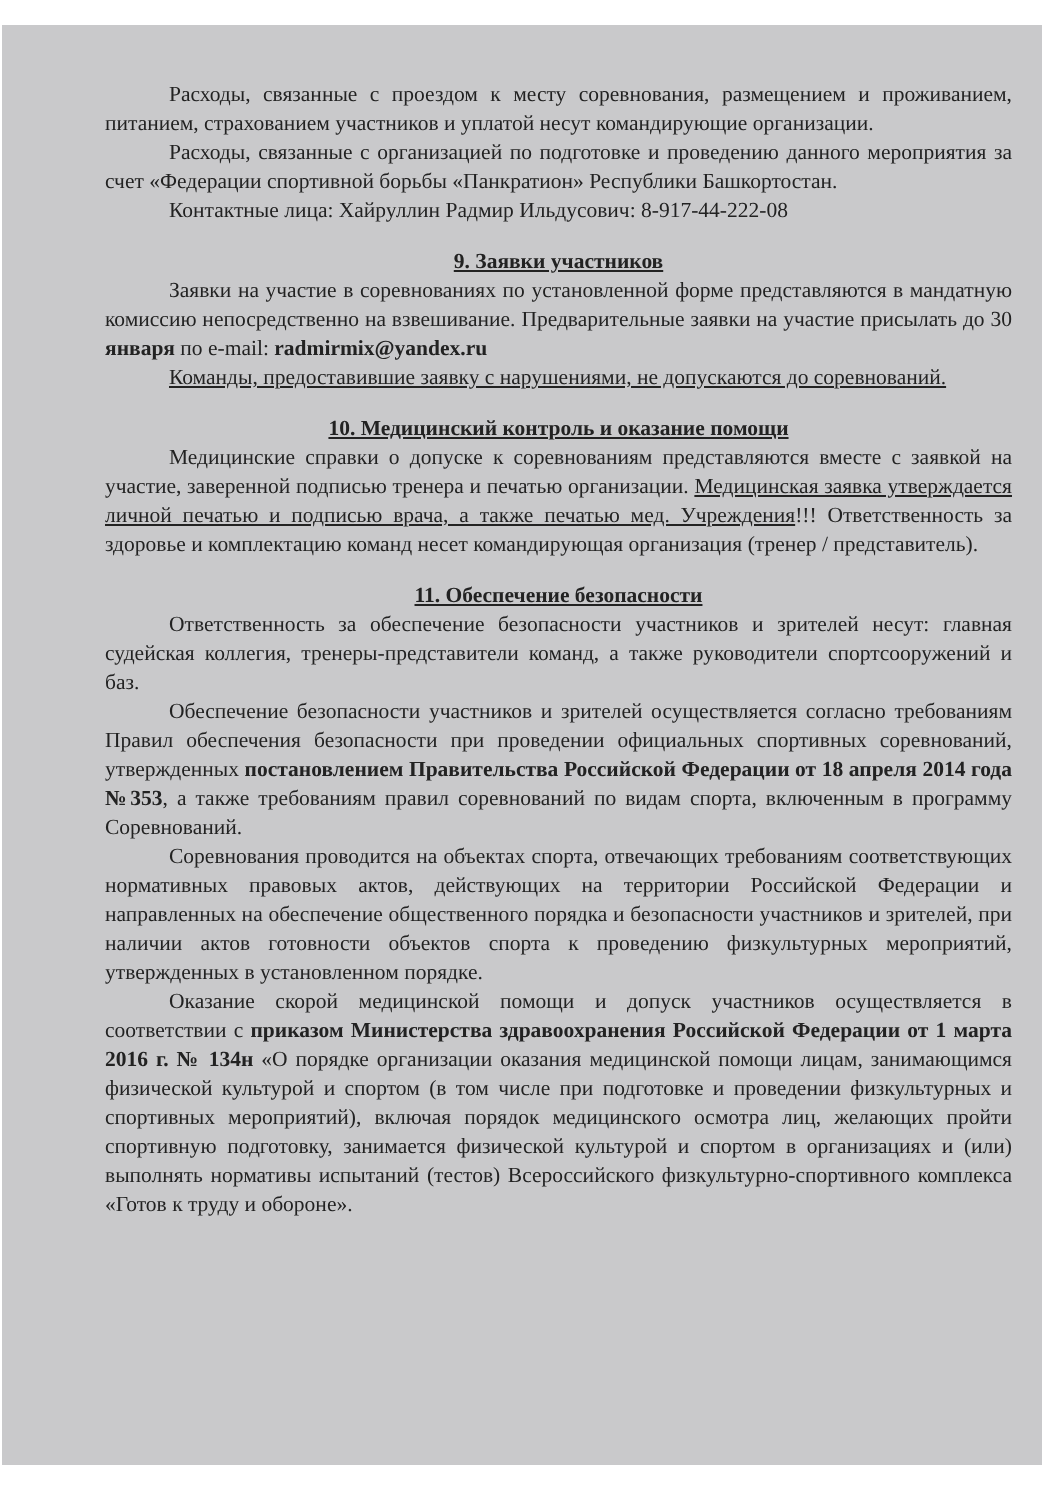Расходы, связанные с проездом к месту соревнования, размещением и проживанием, питанием, страхованием участников и уплатой несут командирующие организации.
Расходы, связанные с организацией по подготовке и проведению данного мероприятия за счет «Федерации спортивной борьбы «Панкратион» Республики Башкортостан.
Контактные лица: Хайруллин Радмир Ильдусович: 8-917-44-222-08
9. Заявки участников
Заявки на участие в соревнованиях по установленной форме представляются в мандатную комиссию непосредственно на взвешивание. Предварительные заявки на участие присылать до 30 января по e-mail: radmirmix@yandex.ru
Команды, предоставившие заявку с нарушениями, не допускаются до соревнований.
10. Медицинский контроль и оказание помощи
Медицинские справки о допуске к соревнованиям представляются вместе с заявкой на участие, заверенной подписью тренера и печатью организации. Медицинская заявка утверждается личной печатью и подписью врача, а также печатью мед. Учреждения!!! Ответственность за здоровье и комплектацию команд несет командирующая организация (тренер / представитель).
11. Обеспечение безопасности
Ответственность за обеспечение безопасности участников и зрителей несут: главная судейская коллегия, тренеры-представители команд, а также руководители спортсооружений и баз.
Обеспечение безопасности участников и зрителей осуществляется согласно требованиям Правил обеспечения безопасности при проведении официальных спортивных соревнований, утвержденных постановлением Правительства Российской Федерации от 18 апреля 2014 года №353, а также требованиям правил соревнований по видам спорта, включенным в программу Соревнований.
Соревнования проводится на объектах спорта, отвечающих требованиям соответствующих нормативных правовых актов, действующих на территории Российской Федерации и направленных на обеспечение общественного порядка и безопасности участников и зрителей, при наличии актов готовности объектов спорта к проведению физкультурных мероприятий, утвержденных в установленном порядке.
Оказание скорой медицинской помощи и допуск участников осуществляется в соответствии с приказом Министерства здравоохранения Российской Федерации от 1 марта 2016 г. № 134н «О порядке организации оказания медицинской помощи лицам, занимающимся физической культурой и спортом (в том числе при подготовке и проведении физкультурных и спортивных мероприятий), включая порядок медицинского осмотра лиц, желающих пройти спортивную подготовку, занимается физической культурой и спортом в организациях и (или) выполнять нормативы испытаний (тестов) Всероссийского физкультурно-спортивного комплекса «Готов к труду и обороне».